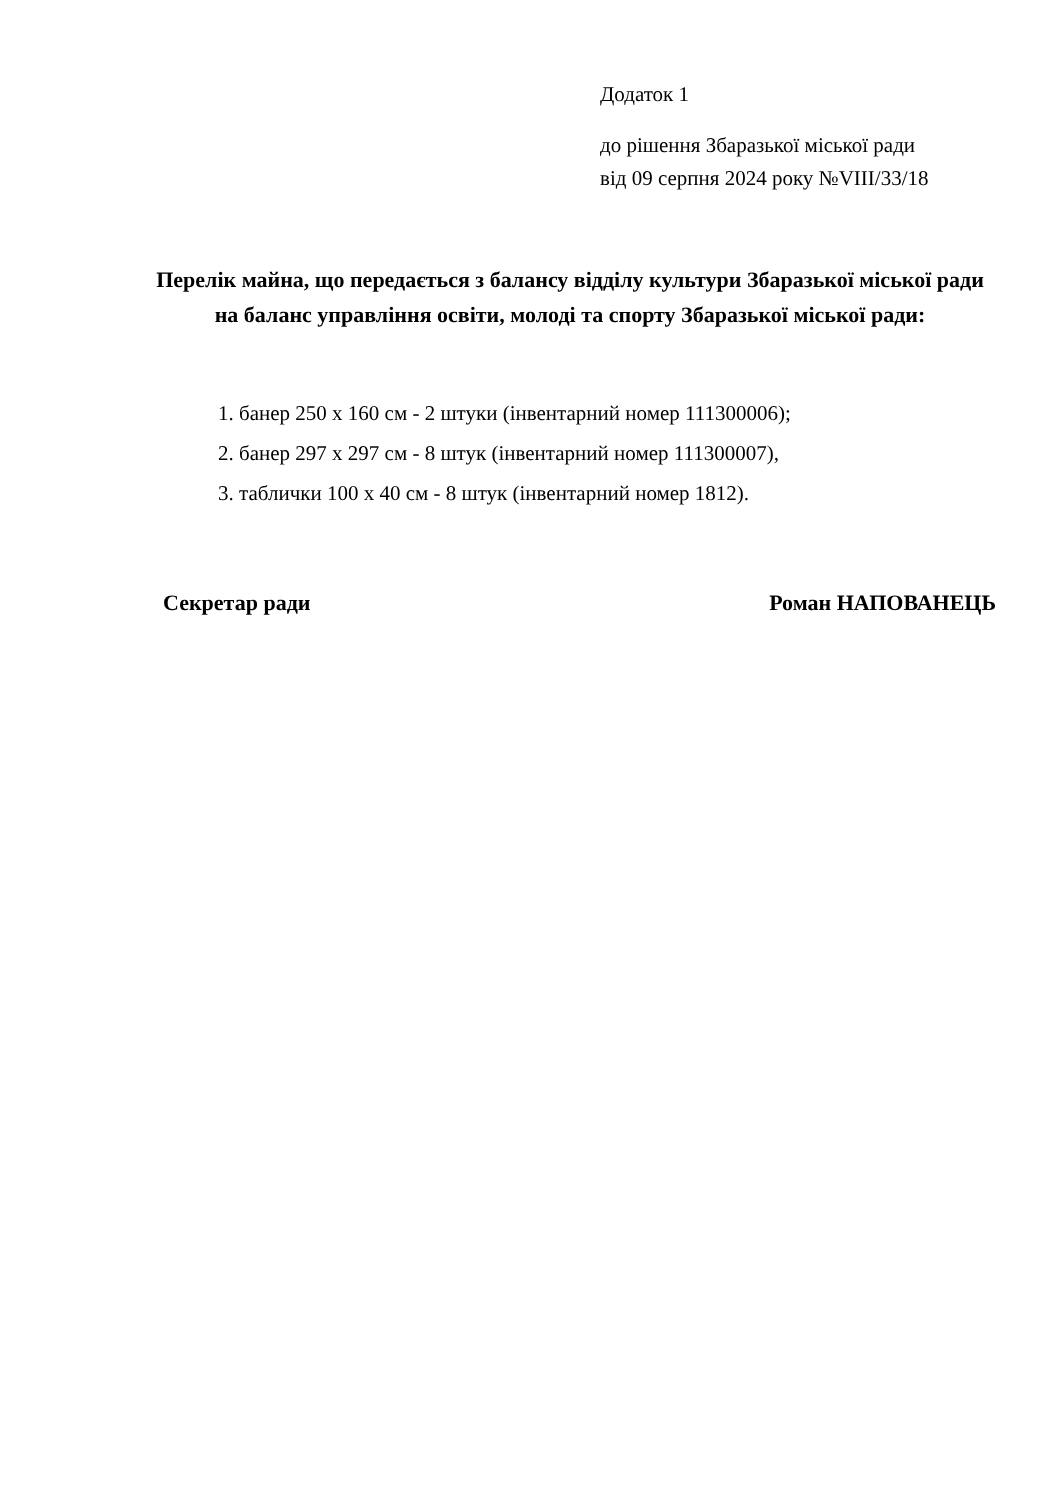Додаток 1
до рішення Збаразької міської ради
від 09 серпня 2024 року №VIII/33/18
Перелік майна, що передається з балансу відділу культури Збаразької міської ради на баланс управління освіти, молоді та спорту Збаразької міської ради:
1. банер 250 х 160 см - 2 штуки (інвентарний номер 111300006);
2. банер 297 х 297 см - 8 штук (інвентарний номер 111300007),
3. таблички 100 х 40 см - 8 штук (інвентарний номер 1812).
Секретар ради Роман НАПОВАНЕЦЬ